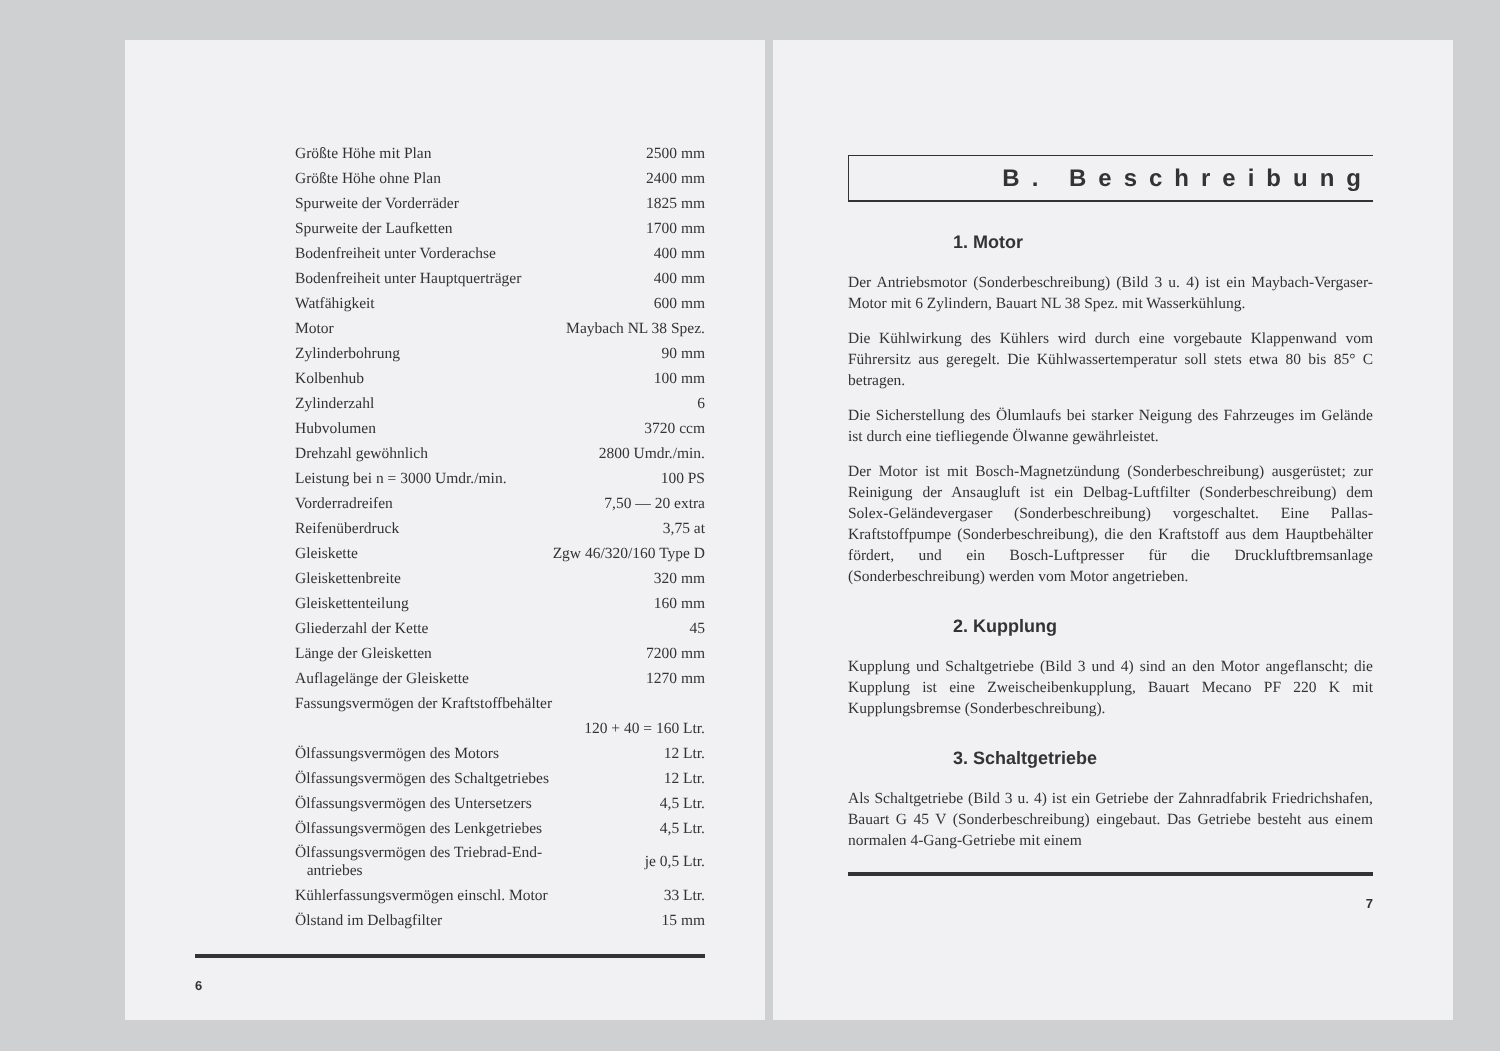| Größte Höhe mit Plan | 2500 mm |
| Größte Höhe ohne Plan | 2400 mm |
| Spurweite der Vorderräder | 1825 mm |
| Spurweite der Laufketten | 1700 mm |
| Bodenfreiheit unter Vorderachse | 400 mm |
| Bodenfreiheit unter Hauptquerträger | 400 mm |
| Watfähigkeit | 600 mm |
| Motor | Maybach NL 38 Spez. |
| Zylinderbohrung | 90 mm |
| Kolbenhub | 100 mm |
| Zylinderzahl | 6 |
| Hubvolumen | 3720 ccm |
| Drehzahl gewöhnlich | 2800 Umdr./min. |
| Leistung bei n = 3000 Umdr./min. | 100 PS |
| Vorderradreifen | 7,50 — 20 extra |
| Reifenüberdruck | 3,75 at |
| Gleiskette | Zgw 46/320/160 Type D |
| Gleiskettenbreite | 320 mm |
| Gleiskettenteilung | 160 mm |
| Gliederzahl der Kette | 45 |
| Länge der Gleisketten | 7200 mm |
| Auflagelänge der Gleiskette | 1270 mm |
| Fassungsvermögen der Kraftstoffbehälter | |
| | 120 + 40 = 160 Ltr. |
| Ölfassungsvermögen des Motors | 12 Ltr. |
| Ölfassungsvermögen des Schaltgetriebes | 12 Ltr. |
| Ölfassungsvermögen des Untersetzers | 4,5 Ltr. |
| Ölfassungsvermögen des Lenkgetriebes | 4,5 Ltr. |
| Ölfassungsvermögen des Triebrad-End- antriebes | je 0,5 Ltr. |
| Kühlerfassungsvermögen einschl. Motor | 33 Ltr. |
| Ölstand im Delbagfilter | 15 mm |
6
B. Beschreibung
1. Motor
Der Antriebsmotor (Sonderbeschreibung) (Bild 3 u. 4) ist ein Maybach-Vergaser-Motor mit 6 Zylindern, Bauart NL 38 Spez. mit Wasserkühlung.
Die Kühlwirkung des Kühlers wird durch eine vorgebaute Klappenwand vom Führersitz aus geregelt. Die Kühlwassertemperatur soll stets etwa 80 bis 85° C betragen.
Die Sicherstellung des Ölumlaufs bei starker Neigung des Fahrzeuges im Gelände ist durch eine tiefliegende Ölwanne gewährleistet.
Der Motor ist mit Bosch-Magnetzündung (Sonderbeschreibung) ausgerüstet; zur Reinigung der Ansaugluft ist ein Delbag-Luftfilter (Sonderbeschreibung) dem Solex-Geländevergaser (Sonderbeschreibung) vorgeschaltet. Eine Pallas-Kraftstoffpumpe (Sonderbeschreibung), die den Kraftstoff aus dem Hauptbehälter fördert, und ein Bosch-Luftpresser für die Druckluftbremsanlage (Sonderbeschreibung) werden vom Motor angetrieben.
2. Kupplung
Kupplung und Schaltgetriebe (Bild 3 und 4) sind an den Motor angeflanscht; die Kupplung ist eine Zweischeibenkupplung, Bauart Mecano PF 220 K mit Kupplungsbremse (Sonderbeschreibung).
3. Schaltgetriebe
Als Schaltgetriebe (Bild 3 u. 4) ist ein Getriebe der Zahnradfabrik Friedrichshafen, Bauart G 45 V (Sonderbeschreibung) eingebaut. Das Getriebe besteht aus einem normalen 4-Gang-Getriebe mit einem
7